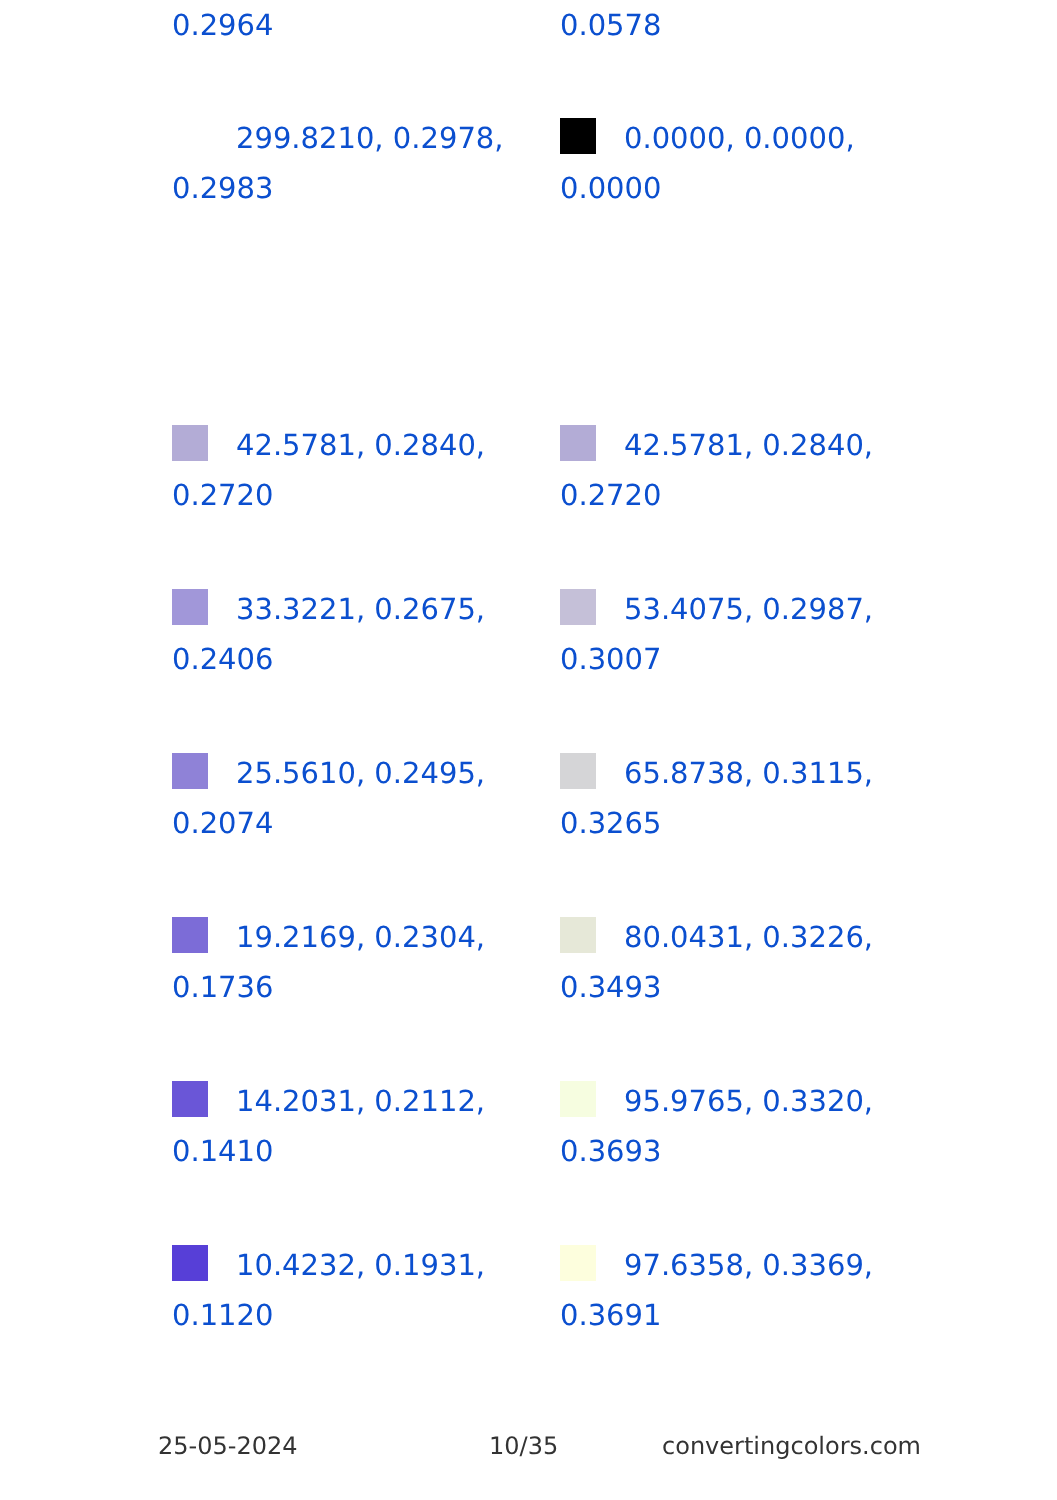0.2964 0.0578
299.8210, 0.2978, 0.2983
0.0000, 0.0000, 0.0000
42.5781, 0.2840, 0.2720
42.5781, 0.2840, 0.2720
33.3221, 0.2675, 0.2406
53.4075, 0.2987, 0.3007
25.5610, 0.2495, 0.2074
65.8738, 0.3115, 0.3265
19.2169, 0.2304, 0.1736
80.0431, 0.3226, 0.3493
14.2031, 0.2112, 0.1410
95.9765, 0.3320, 0.3693
10.4232, 0.1931, 0.1120
97.6358, 0.3369, 0.3691
25-05-2024 10/35 convertingcolors.com